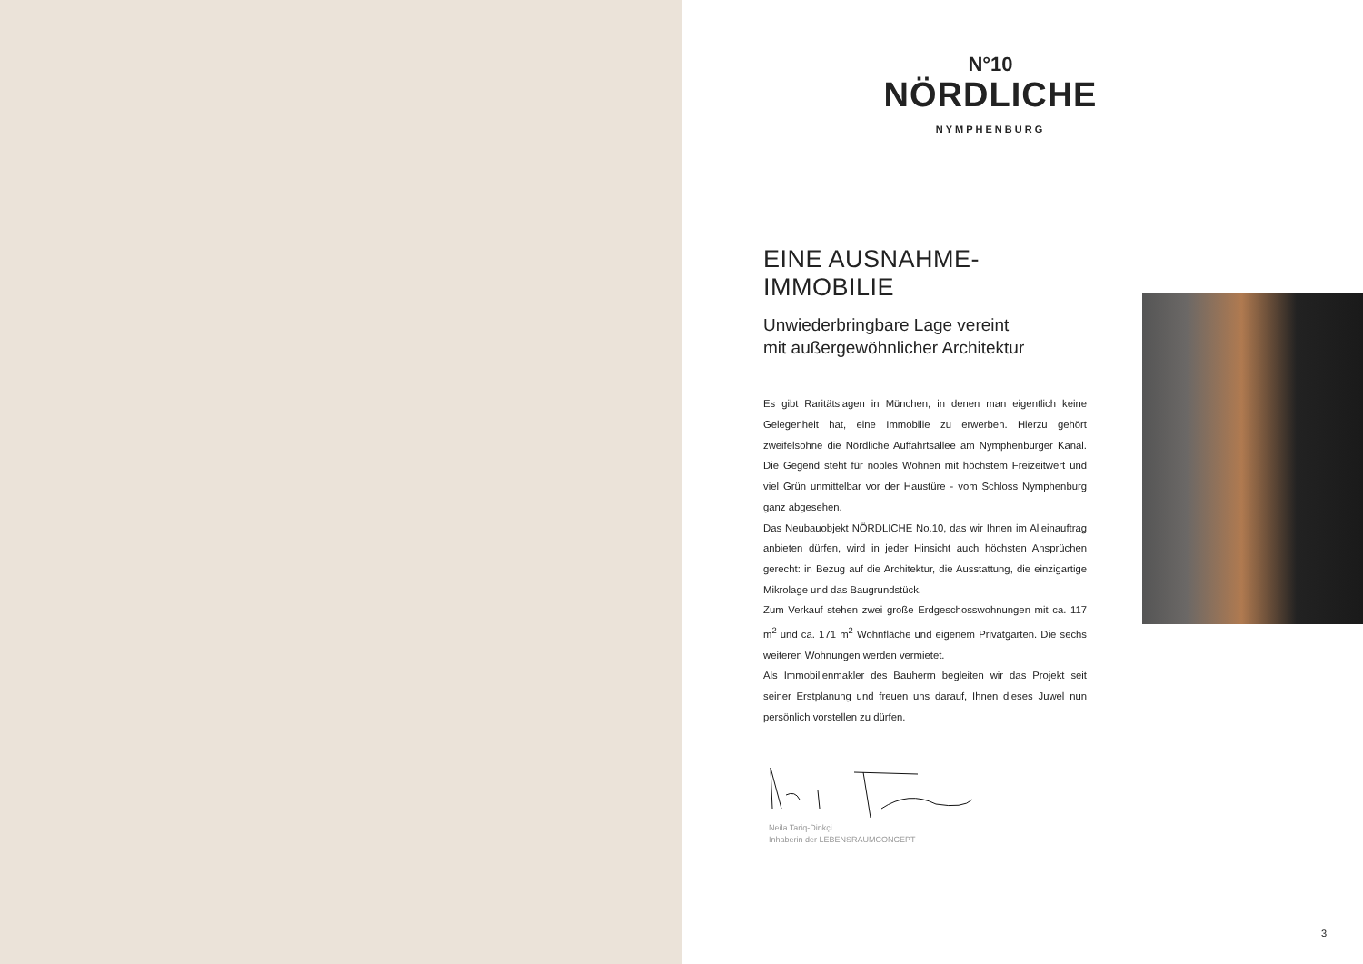N°10
NÖRDLICHE
NYMPHENBURG
EINE AUSNAHME-IMMOBILIE
Unwiederbringbare Lage vereint
mit außergewöhnlicher Architektur
Es gibt Raritätslagen in München, in denen man eigentlich keine Gelegenheit hat, eine Immobilie zu erwerben. Hierzu gehört zweifelsohne die Nördliche Auffahrtsallee am Nymphenburger Kanal. Die Gegend steht für nobles Wohnen mit höchstem Freizeitwert und viel Grün unmittelbar vor der Haustüre - vom Schloss Nymphenburg ganz abgesehen.
Das Neubauobjekt NÖRDLICHE No.10, das wir Ihnen im Alleinauftrag anbieten dürfen, wird in jeder Hinsicht auch höchsten Ansprüchen gerecht: in Bezug auf die Architektur, die Ausstattung, die einzigartige Mikrolage und das Baugrundstück.
Zum Verkauf stehen zwei große Erdgeschosswohnungen mit ca. 117 m<sup>2</sup> und ca. 171 m<sup>2</sup> Wohnfläche und eigenem Privatgarten. Die sechs weiteren Wohnungen werden vermietet.
Als Immobilienmakler des Bauherrn begleiten wir das Projekt seit seiner Erstplanung und freuen uns darauf, Ihnen dieses Juwel nun persönlich vorstellen zu dürfen.
Neila Tariq-Dinkçi
Inhaberin der LEBENSRAUMCONCEPT
3